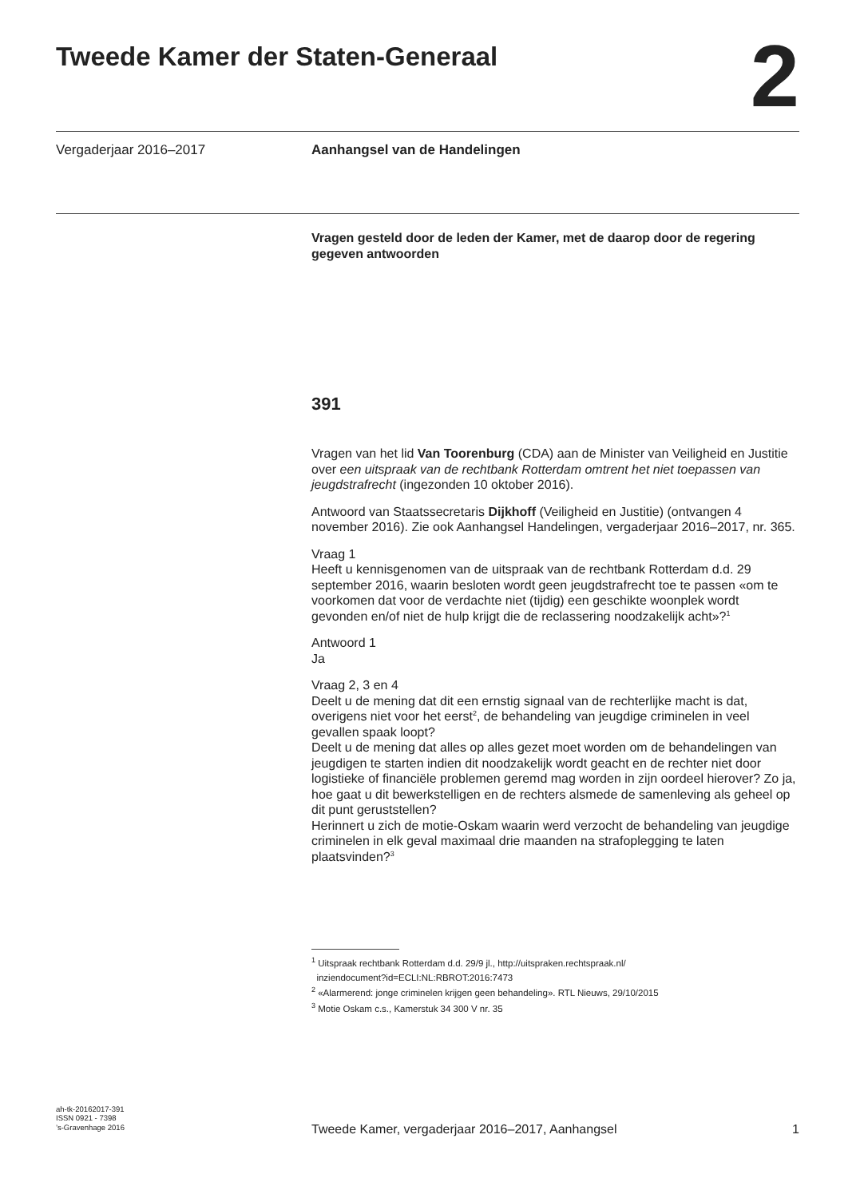Tweede Kamer der Staten-Generaal
2
Vergaderjaar 2016–2017 Aanhangsel van de Handelingen
Vragen gesteld door de leden der Kamer, met de daarop door de regering gegeven antwoorden
391
Vragen van het lid Van Toorenburg (CDA) aan de Minister van Veiligheid en Justitie over een uitspraak van de rechtbank Rotterdam omtrent het niet toepassen van jeugdstrafrecht (ingezonden 10 oktober 2016).
Antwoord van Staatssecretaris Dijkhoff (Veiligheid en Justitie) (ontvangen 4 november 2016). Zie ook Aanhangsel Handelingen, vergaderjaar 2016–2017, nr. 365.
Vraag 1
Heeft u kennisgenomen van de uitspraak van de rechtbank Rotterdam d.d. 29 september 2016, waarin besloten wordt geen jeugdstrafrecht toe te passen «om te voorkomen dat voor de verdachte niet (tijdig) een geschikte woonplek wordt gevonden en/of niet de hulp krijgt die de reclassering noodzakelijk acht»?<sup>1</sup>
Antwoord 1
Ja
Vraag 2, 3 en 4
Deelt u de mening dat dit een ernstig signaal van de rechterlijke macht is dat, overigens niet voor het eerst<sup>2</sup>, de behandeling van jeugdige criminelen in veel gevallen spaak loopt?
Deelt u de mening dat alles op alles gezet moet worden om de behandelingen van jeugdigen te starten indien dit noodzakelijk wordt geacht en de rechter niet door logistieke of financiële problemen geremd mag worden in zijn oordeel hierover? Zo ja, hoe gaat u dit bewerkstelligen en de rechters alsmede de samenleving als geheel op dit punt geruststellen?
Herinnert u zich de motie-Oskam waarin werd verzocht de behandeling van jeugdige criminelen in elk geval maximaal drie maanden na strafoplegging te laten plaatsvinden?<sup>3</sup>
<sup>1</sup> Uitspraak rechtbank Rotterdam d.d. 29/9 jl., http://uitspraken.rechtspraak.nl/
inziendocument?id=ECLI:NL:RBROT:2016:7473
<sup>2</sup> «Alarmerend: jonge criminelen krijgen geen behandeling». RTL Nieuws, 29/10/2015
<sup>3</sup> Motie Oskam c.s., Kamerstuk 34 300 V nr. 35
ah-tk-20162017-391
ISSN 0921 - 7398
’s-Gravenhage 2016
Tweede Kamer, vergaderjaar 2016–2017, Aanhangsel
1